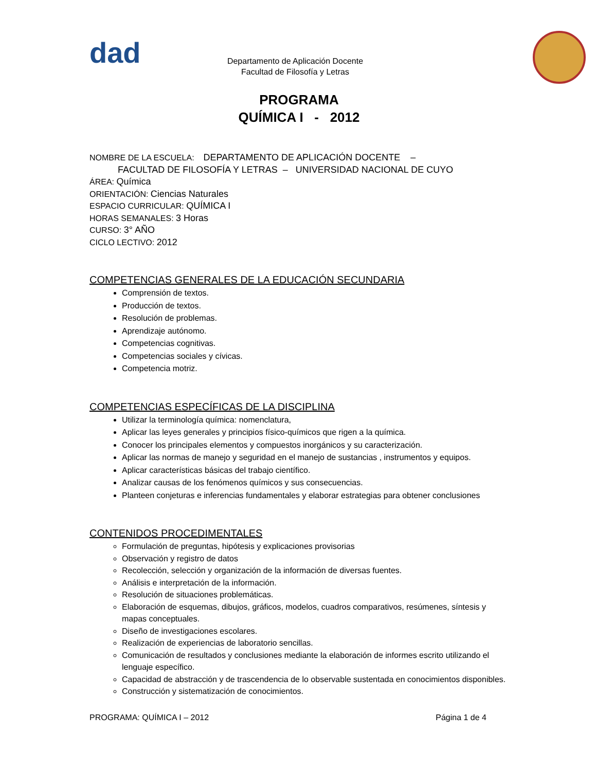dad
Departamento de Aplicación Docente
Facultad de Filosofía y Letras
PROGRAMA
QUÍMICA I - 2012
NOMBRE DE LA ESCUELA: DEPARTAMENTO DE APLICACIÓN DOCENTE –
FACULTAD DE FILOSOFÍA Y LETRAS – UNIVERSIDAD NACIONAL DE CUYO
ÁREA: Química
ORIENTACIÓN: Ciencias Naturales
ESPACIO CURRICULAR: QUÍMICA I
HORAS SEMANALES: 3 Horas
CURSO: 3° AÑO
CICLO LECTIVO: 2012
COMPETENCIAS GENERALES DE LA EDUCACIÓN SECUNDARIA
Comprensión de textos.
Producción de textos.
Resolución de problemas.
Aprendizaje autónomo.
Competencias cognitivas.
Competencias sociales y cívicas.
Competencia motriz.
COMPETENCIAS ESPECÍFICAS DE LA DISCIPLINA
Utilizar la terminología química: nomenclatura,
Aplicar las leyes generales y principios físico-químicos que rigen a la química.
Conocer los principales elementos y compuestos inorgánicos y su caracterización.
Aplicar las normas de manejo y seguridad en el manejo de sustancias , instrumentos y equipos.
Aplicar características básicas del trabajo científico.
Analizar causas de los fenómenos químicos y sus consecuencias.
Planteen conjeturas e inferencias fundamentales y elaborar estrategias para obtener conclusiones
CONTENIDOS PROCEDIMENTALES
Formulación de preguntas, hipótesis y explicaciones provisorias
Observación y registro de datos
Recolección, selección y organización de la información de diversas fuentes.
Análisis e interpretación de la información.
Resolución de situaciones problemáticas.
Elaboración de esquemas, dibujos, gráficos, modelos, cuadros comparativos, resúmenes, síntesis y mapas conceptuales.
Diseño de investigaciones escolares.
Realización de experiencias de laboratorio sencillas.
Comunicación de resultados y conclusiones mediante la elaboración de informes escrito utilizando el lenguaje específico.
Capacidad de abstracción y de trascendencia de lo observable sustentada en conocimientos disponibles.
Construcción y sistematización de conocimientos.
PROGRAMA: QUÍMICA I – 2012 Página 1 de 4